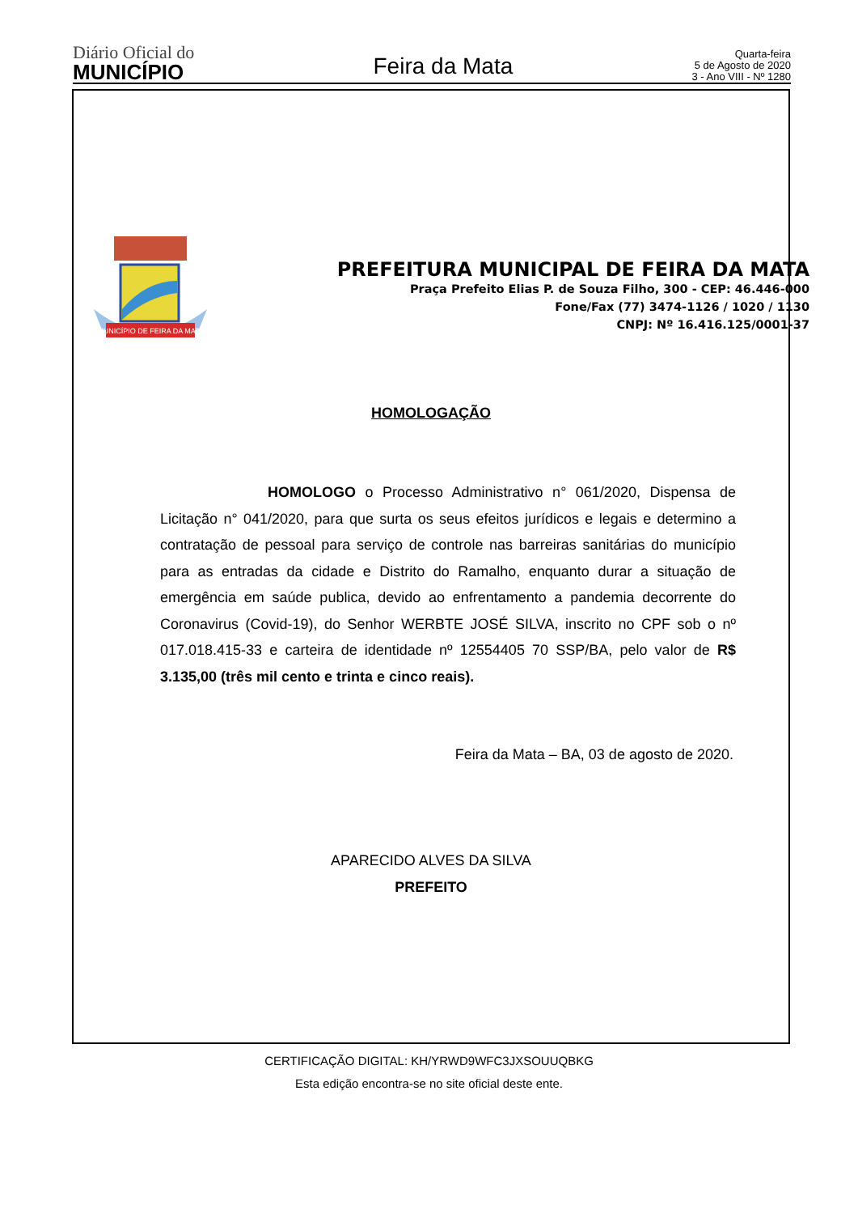Diário Oficial do
MUNICÍPIO
Feira da Mata
Quarta-feira
5 de Agosto de 2020
3 - Ano VIII - Nº 1280
MUNICÍPIO DE FEIRA DA MATA
PREFEITURA MUNICIPAL DE FEIRA DA MATA
Praça Prefeito Elias P. de Souza Filho, 300 - CEP: 46.446-000
Fone/Fax (77) 3474-1126 / 1020 / 1130
CNPJ: Nº 16.416.125/0001-37
HOMOLOGAÇÃO
HOMOLOGO o Processo Administrativo n° 061/2020, Dispensa de Licitação n° 041/2020, para que surta os seus efeitos jurídicos e legais e determino a contratação de pessoal para serviço de controle nas barreiras sanitárias do município para as entradas da cidade e Distrito do Ramalho, enquanto durar a situação de emergência em saúde publica, devido ao enfrentamento a pandemia decorrente do Coronavirus (Covid-19), do Senhor WERBTE JOSÉ SILVA, inscrito no CPF sob o nº 017.018.415-33 e carteira de identidade nº 12554405 70 SSP/BA, pelo valor de R$ 3.135,00 (três mil cento e trinta e cinco reais).
Feira da Mata – BA, 03 de agosto de 2020.
APARECIDO ALVES DA SILVA
PREFEITO
CERTIFICAÇÃO DIGITAL: KH/YRWD9WFC3JXSOUUQBKG
Esta edição encontra-se no site oficial deste ente.